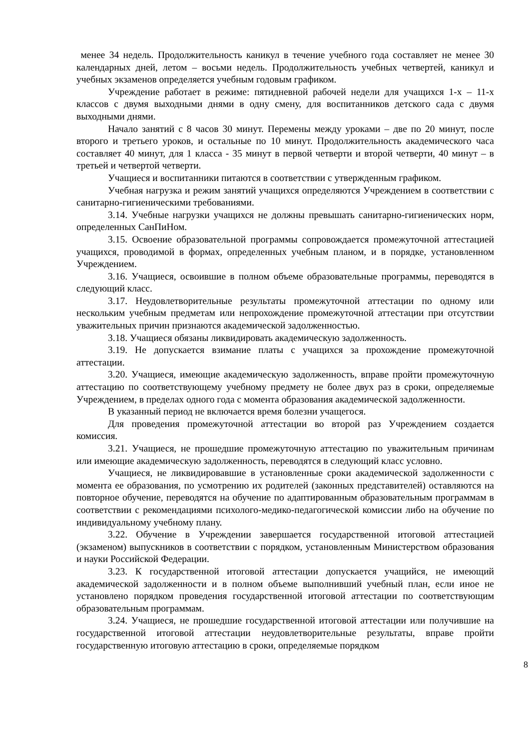менее 34 недель. Продолжительность каникул в течение учебного года составляет не менее 30 календарных дней, летом – восьми недель. Продолжительность учебных четвертей, каникул и учебных экзаменов определяется учебным годовым графиком.
Учреждение работает в режиме: пятидневной рабочей недели для учащихся 1-х – 11-х классов с двумя выходными днями в одну смену, для воспитанников детского сада с двумя выходными днями.
Начало занятий с 8 часов 30 минут. Перемены между уроками – две по 20 минут, после второго и третьего уроков, и остальные по 10 минут. Продолжительность академического часа составляет 40 минут, для 1 класса - 35 минут в первой четверти и второй четверти, 40 минут – в третьей и четвертой четверти.
Учащиеся и воспитанники питаются в соответствии с утвержденным графиком.
Учебная нагрузка и режим занятий учащихся определяются Учреждением в соответствии с санитарно-гигиеническими требованиями.
3.14. Учебные нагрузки учащихся не должны превышать санитарно-гигиенических норм, определенных СанПиНом.
3.15. Освоение образовательной программы сопровождается промежуточной аттестацией учащихся, проводимой в формах, определенных учебным планом, и в порядке, установленном Учреждением.
3.16. Учащиеся, освоившие в полном объеме образовательные программы, переводятся в следующий класс.
3.17. Неудовлетворительные результаты промежуточной аттестации по одному или нескольким учебным предметам или непрохождение промежуточной аттестации при отсутствии уважительных причин признаются академической задолженностью.
3.18. Учащиеся обязаны ликвидировать академическую задолженность.
3.19. Не допускается взимание платы с учащихся за прохождение промежуточной аттестации.
3.20. Учащиеся, имеющие академическую задолженность, вправе пройти промежуточную аттестацию по соответствующему учебному предмету не более двух раз в сроки, определяемые Учреждением, в пределах одного года с момента образования академической задолженности.
В указанный период не включается время болезни учащегося.
Для проведения промежуточной аттестации во второй раз Учреждением создается комиссия.
3.21. Учащиеся, не прошедшие промежуточную аттестацию по уважительным причинам или имеющие академическую задолженность, переводятся в следующий класс условно.
Учащиеся, не ликвидировавшие в установленные сроки академической задолженности с момента ее образования, по усмотрению их родителей (законных представителей) оставляются на повторное обучение, переводятся на обучение по адаптированным образовательным программам в соответствии с рекомендациями психолого-медико-педагогической комиссии либо на обучение по индивидуальному учебному плану.
3.22. Обучение в Учреждении завершается государственной итоговой аттестацией (экзаменом) выпускников в соответствии с порядком, установленным Министерством образования и науки Российской Федерации.
3.23. К государственной итоговой аттестации допускается учащийся, не имеющий академической задолженности и в полном объеме выполнивший учебный план, если иное не установлено порядком проведения государственной итоговой аттестации по соответствующим образовательным программам.
3.24. Учащиеся, не прошедшие государственной итоговой аттестации или получившие на государственной итоговой аттестации неудовлетворительные результаты, вправе пройти государственную итоговую аттестацию в сроки, определяемые порядком
8